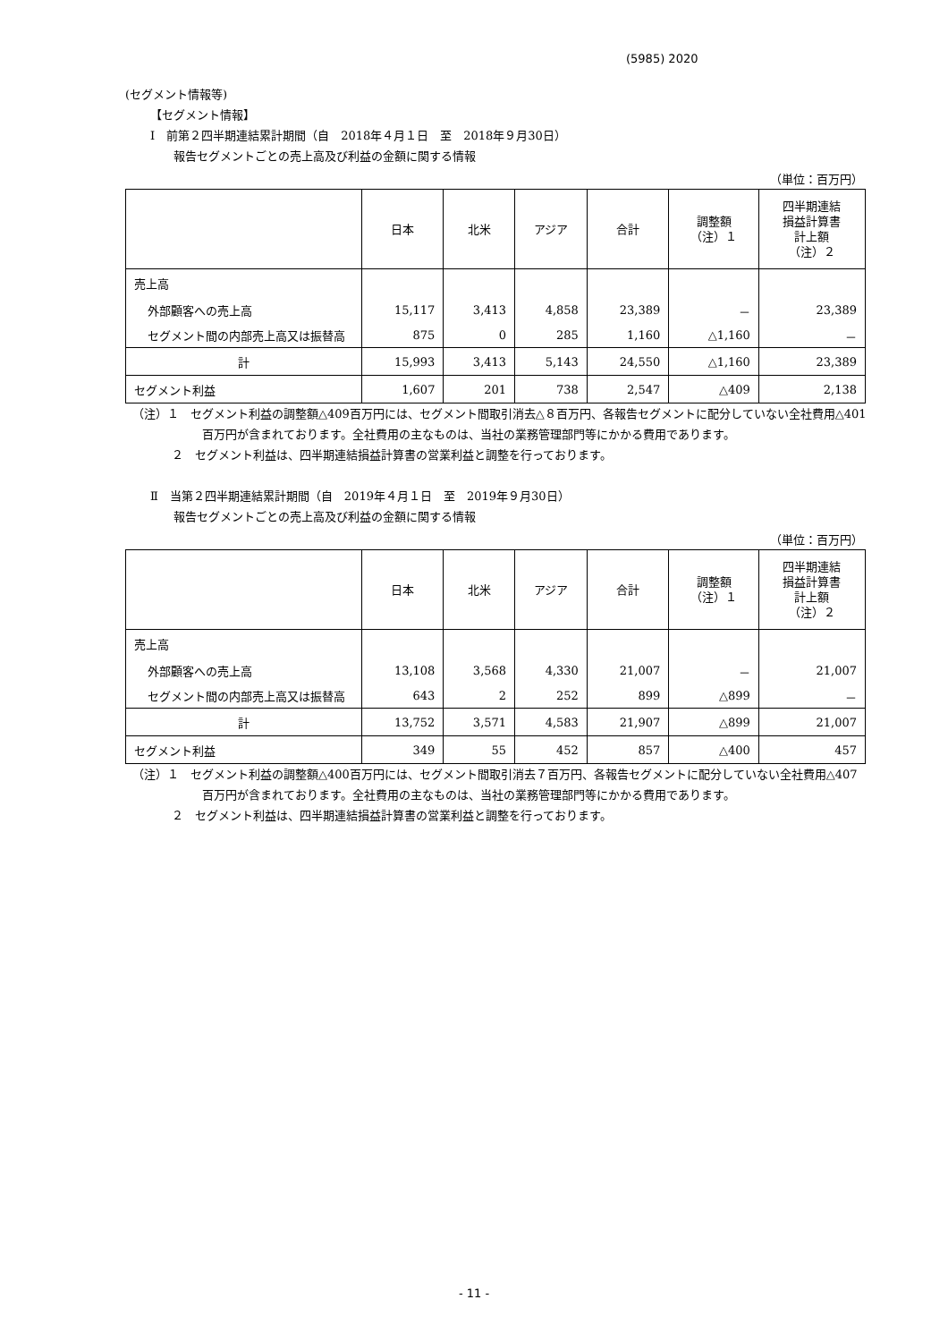(5985) 2020
(セグメント情報等)
【セグメント情報】
Ⅰ　前第２四半期連結累計期間（自　2018年４月１日　至　2018年９月30日）
報告セグメントごとの売上高及び利益の金額に関する情報
（単位：百万円）
| | 日本 | 北米 | アジア | 合計 | 調整額 （注）１ | 四半期連結 損益計算書 計上額 （注）２ |
| --- | --- | --- | --- | --- | --- | --- |
| 売上高 | | | | | | |
| 外部顧客への売上高 | 15,117 | 3,413 | 4,858 | 23,389 | － | 23,389 |
| セグメント間の内部売上高又は振替高 | 875 | 0 | 285 | 1,160 | △1,160 | － |
| 計 | 15,993 | 3,413 | 5,143 | 24,550 | △1,160 | 23,389 |
| セグメント利益 | 1,607 | 201 | 738 | 2,547 | △409 | 2,138 |
（注）１　セグメント利益の調整額△409百万円には、セグメント間取引消去△８百万円、各報告セグメントに配分していない全社費用△401百万円が含まれております。全社費用の主なものは、当社の業務管理部門等にかかる費用であります。
２　セグメント利益は、四半期連結損益計算書の営業利益と調整を行っております。
Ⅱ　当第２四半期連結累計期間（自　2019年４月１日　至　2019年９月30日）
報告セグメントごとの売上高及び利益の金額に関する情報
（単位：百万円）
| | 日本 | 北米 | アジア | 合計 | 調整額 （注）１ | 四半期連結 損益計算書 計上額 （注）２ |
| --- | --- | --- | --- | --- | --- | --- |
| 売上高 | | | | | | |
| 外部顧客への売上高 | 13,108 | 3,568 | 4,330 | 21,007 | － | 21,007 |
| セグメント間の内部売上高又は振替高 | 643 | 2 | 252 | 899 | △899 | － |
| 計 | 13,752 | 3,571 | 4,583 | 21,907 | △899 | 21,007 |
| セグメント利益 | 349 | 55 | 452 | 857 | △400 | 457 |
（注）１　セグメント利益の調整額△400百万円には、セグメント間取引消去７百万円、各報告セグメントに配分していない全社費用△407百万円が含まれております。全社費用の主なものは、当社の業務管理部門等にかかる費用であります。
２　セグメント利益は、四半期連結損益計算書の営業利益と調整を行っております。
- 11 -